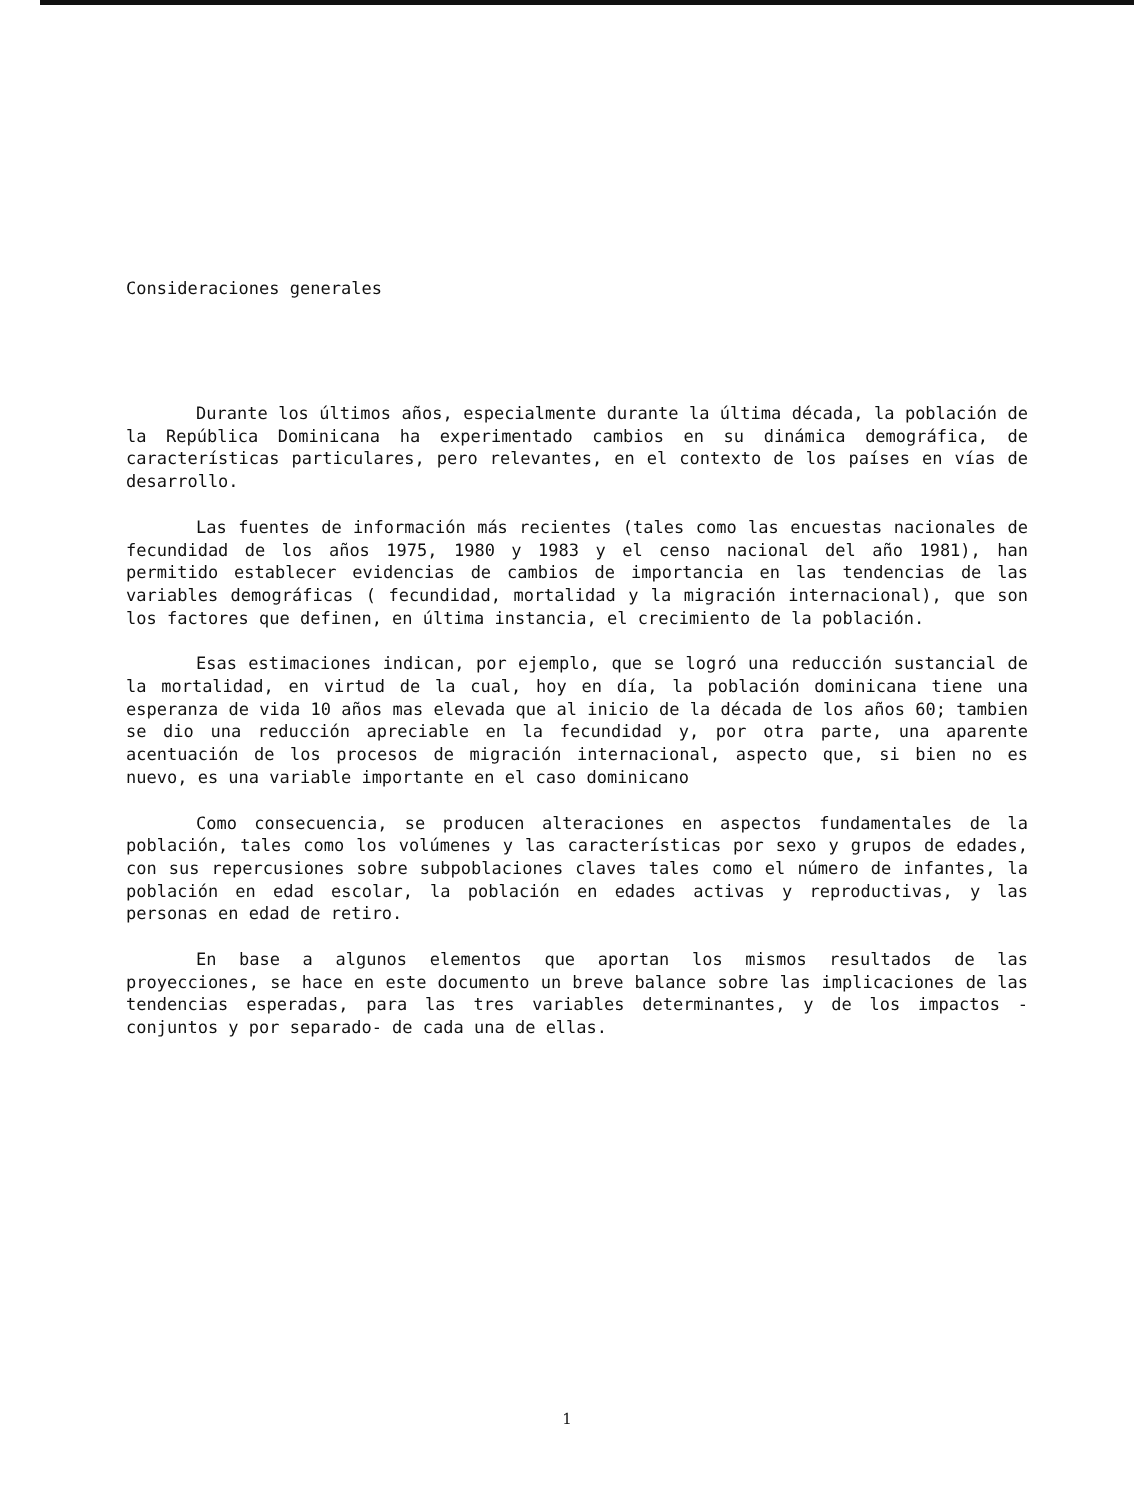Consideraciones generales
Durante los últimos años, especialmente durante la última década, la población de la República Dominicana ha experimentado cambios en su dinámica demográfica, de características particulares, pero relevantes, en el contexto de los países en vías de desarrollo.
Las fuentes de información más recientes (tales como las encuestas nacionales de fecundidad de los años 1975, 1980 y 1983 y el censo nacional del año 1981), han permitido establecer evidencias de cambios de importancia en las tendencias de las variables demográficas ( fecundidad, mortalidad y la migración internacional), que son los factores que definen, en última instancia, el crecimiento de la población.
Esas estimaciones indican, por ejemplo, que se logró una reducción sustancial de la mortalidad, en virtud de la cual, hoy en día, la población dominicana tiene una esperanza de vida 10 años mas elevada que al inicio de la década de los años 60; tambien se dio una reducción apreciable en la fecundidad y, por otra parte, una aparente acentuación de los procesos de migración internacional, aspecto que, si bien no es nuevo, es una variable importante en el caso dominicano
Como consecuencia, se producen alteraciones en aspectos fundamentales de la población, tales como los volúmenes y las características por sexo y grupos de edades, con sus repercusiones sobre subpoblaciones claves tales como el número de infantes, la población en edad escolar, la población en edades activas y reproductivas, y las personas en edad de retiro.
En base a algunos elementos que aportan los mismos resultados de las proyecciones, se hace en este documento un breve balance sobre las implicaciones de las tendencias esperadas, para las tres variables determinantes, y de los impactos -conjuntos y por separado- de cada una de ellas.
1